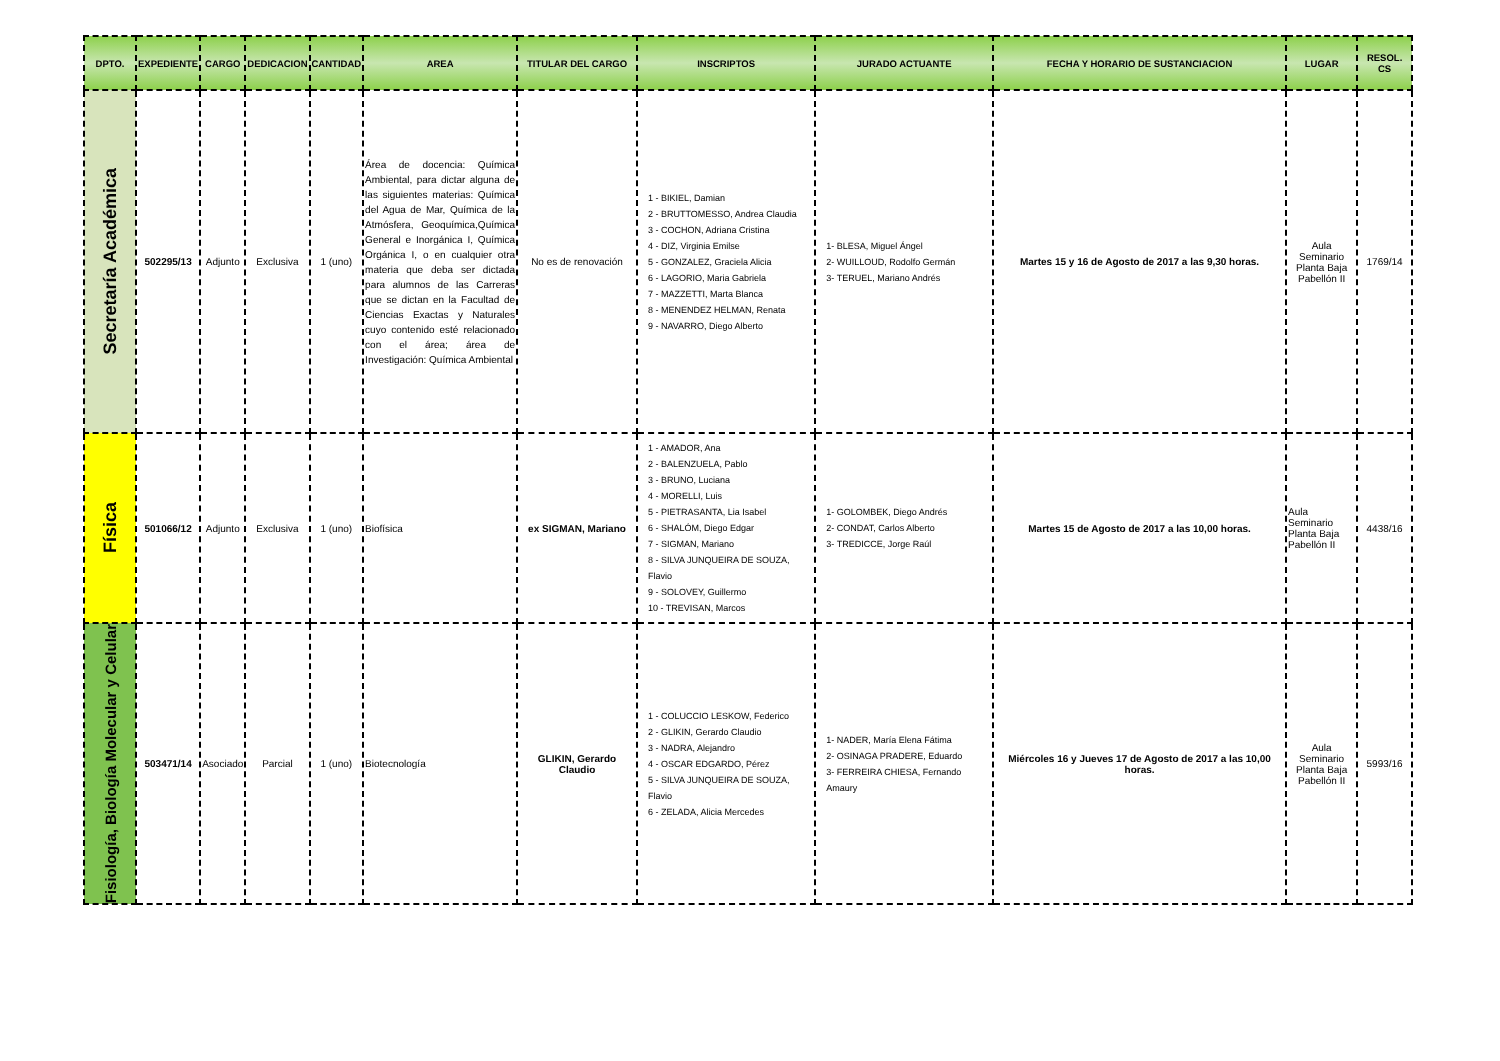| DPTO. | EXPEDIENTE | CARGO | DEDICACION | CANTIDAD | AREA | TITULAR DEL CARGO | INSCRIPTOS | JURADO ACTUANTE | FECHA Y HORARIO DE SUSTANCIACION | LUGAR | RESOL. CS |
| --- | --- | --- | --- | --- | --- | --- | --- | --- | --- | --- | --- |
| Secretaría Académica | 502295/13 | Adjunto | Exclusiva | 1 (uno) | Área de docencia: Química Ambiental, para dictar alguna de las siguientes materias: Química del Agua de Mar, Química de la Atmósfera, Geoquímica,Química General e Inorgánica I, Química Orgánica I, o en cualquier otra materia que deba ser dictada para alumnos de las Carreras que se dictan en la Facultad de Ciencias Exactas y Naturales cuyo contenido esté relacionado con el área; área de Investigación: Química Ambiental | No es de renovación | 1 - BIKIEL, Damian 2 - BRUTTOMESSO, Andrea Claudia 3 - COCHON, Adriana Cristina 4 - DIZ, Virginia Emilse 5 - GONZALEZ, Graciela Alicia 6 - LAGORIO, Maria Gabriela 7 - MAZZETTI, Marta Blanca 8 - MENENDEZ HELMAN, Renata 9 - NAVARRO, Diego Alberto | 1- BLESA, Miguel Ángel 2- WUILLOUD, Rodolfo Germán 3- TERUEL, Mariano Andrés | Martes 15 y 16 de Agosto de 2017 a las 9,30 horas. | Aula Seminario Planta Baja Pabellón II | 1769/14 |
| Física | 501066/12 | Adjunto | Exclusiva | 1 (uno) | Biofísica | ex SIGMAN, Mariano | 1 - AMADOR, Ana 2 - BALENZUELA, Pablo 3 - BRUNO, Luciana 4 - MORELLI, Luis 5 - PIETRASANTA, Lia Isabel 6 - SHALÓM, Diego Edgar 7 - SIGMAN, Mariano 8 - SILVA JUNQUEIRA DE SOUZA, Flavio 9 - SOLOVEY, Guillermo 10 - TREVISAN, Marcos | 1- GOLOMBEK, Diego Andrés 2- CONDAT, Carlos Alberto 3- TREDICCE, Jorge Raúl | Martes 15 de Agosto de 2017 a las 10,00 horas. | Aula Seminario Planta Baja Pabellón II | 4438/16 |
| Fisiología, Biología Molecular y Celular | 503471/14 | Asociado | Parcial | 1 (uno) | Biotecnología | GLIKIN, Gerardo Claudio | 1 - COLUCCIO LESKOW, Federico 2 - GLIKIN, Gerardo Claudio 3 - NADRA, Alejandro 4 - OSCAR EDGARDO, Pérez 5 - SILVA JUNQUEIRA DE SOUZA, Flavio 6 - ZELADA, Alicia Mercedes | 1- NADER, María Elena Fátima 2- OSINAGA PRADERE, Eduardo 3- FERREIRA CHIESA, Fernando Amaury | Miércoles 16 y Jueves 17 de Agosto de 2017 a las 10,00 horas. | Aula Seminario Planta Baja Pabellón II | 5993/16 |